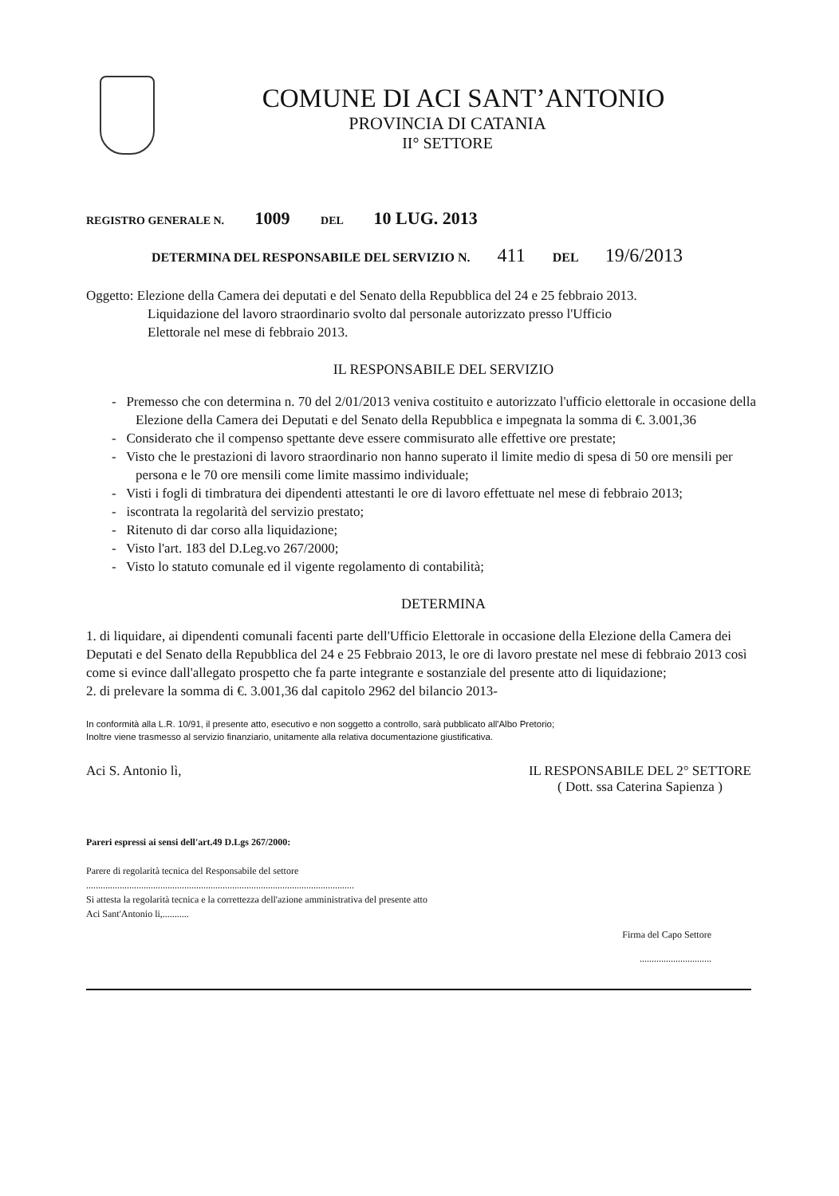COMUNE DI ACI SANT’ANTONIO
PROVINCIA DI CATANIA
II° SETTORE
REGISTRO GENERALE N. 1009 DEL 10 LUG. 2013
DETERMINA DEL RESPONSABILE DEL SERVIZIO N. 411 DEL 19/6/2013
Oggetto: Elezione della Camera dei deputati e del Senato della Repubblica del 24 e 25 febbraio 2013.
Liquidazione del lavoro straordinario svolto dal personale autorizzato presso l'Ufficio
Elettorale nel mese di febbraio 2013.
IL RESPONSABILE DEL SERVIZIO
- Premesso che con determina n. 70 del 2/01/2013 veniva costituito e autorizzato l'ufficio elettorale in occasione della Elezione della Camera dei Deputati e del Senato della Repubblica e impegnata la somma di €. 3.001,36
- Considerato che il compenso spettante deve essere commisurato alle effettive ore prestate;
- Visto che le prestazioni di lavoro straordinario non hanno superato il limite medio di spesa di 50 ore mensili per persona e le 70 ore mensili come limite massimo individuale;
- Visti i fogli di timbratura dei dipendenti attestanti le ore di lavoro effettuate nel mese di febbraio 2013;
- iscontrata la regolarità del servizio prestato;
- Ritenuto di dar corso alla liquidazione;
- Visto l'art. 183 del D.Leg.vo 267/2000;
- Visto lo statuto comunale ed il vigente regolamento di contabilità;
DETERMINA
1. di liquidare, ai dipendenti comunali facenti parte dell'Ufficio Elettorale in occasione della Elezione della Camera dei Deputati e del Senato della Repubblica del 24 e 25 Febbraio 2013, le ore di lavoro prestate nel mese di febbraio 2013 così come si evince dall'allegato prospetto che fa parte integrante e sostanziale del presente atto di liquidazione;
2. di prelevare la somma di €. 3.001,36 dal capitolo 2962 del bilancio 2013-
In conformità alla L.R. 10/91, il presente atto, esecutivo e non soggetto a controllo, sarà pubblicato all'Albo Pretorio;
Inoltre viene trasmesso al servizio finanziario, unitamente alla relativa documentazione giustificativa.
Aci S. Antonio lì, IL RESPONSABILE DEL 2° SETTORE
( Dott. ssa Caterina Sapienza )
Pareri espressi ai sensi dell'art.49 D.Lgs 267/2000:
Parere di regolarità tecnica del Responsabile del settore
................................................................................................................
Si attesta la regolarità tecnica e la correttezza dell'azione amministrativa del presente atto
Aci Sant'Antonio li,...........
Firma del Capo Settore
..............................